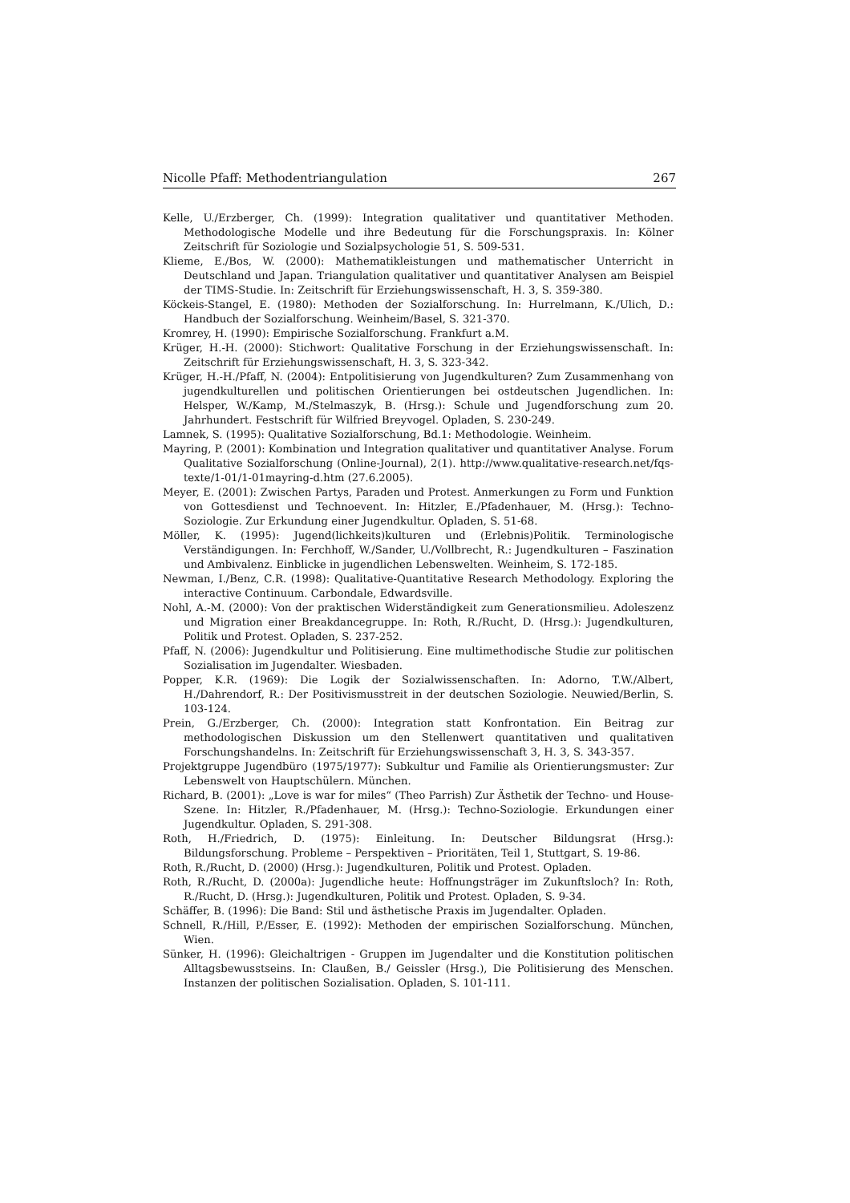Nicolle Pfaff: Methodentriangulation 267
Kelle, U./Erzberger, Ch. (1999): Integration qualitativer und quantitativer Methoden. Methodologische Modelle und ihre Bedeutung für die Forschungspraxis. In: Kölner Zeitschrift für Soziologie und Sozialpsychologie 51, S. 509-531.
Klieme, E./Bos, W. (2000): Mathematikleistungen und mathematischer Unterricht in Deutschland und Japan. Triangulation qualitativer und quantitativer Analysen am Beispiel der TIMS-Studie. In: Zeitschrift für Erziehungswissenschaft, H. 3, S. 359-380.
Köckeis-Stangel, E. (1980): Methoden der Sozialforschung. In: Hurrelmann, K./Ulich, D.: Handbuch der Sozialforschung. Weinheim/Basel, S. 321-370.
Kromrey, H. (1990): Empirische Sozialforschung. Frankfurt a.M.
Krüger, H.-H. (2000): Stichwort: Qualitative Forschung in der Erziehungswissenschaft. In: Zeitschrift für Erziehungswissenschaft, H. 3, S. 323-342.
Krüger, H.-H./Pfaff, N. (2004): Entpolitisierung von Jugendkulturen? Zum Zusammenhang von jugendkulturellen und politischen Orientierungen bei ostdeutschen Jugendlichen. In: Helsper, W./Kamp, M./Stelmaszyk, B. (Hrsg.): Schule und Jugendforschung zum 20. Jahrhundert. Festschrift für Wilfried Breyvogel. Opladen, S. 230-249.
Lamnek, S. (1995): Qualitative Sozialforschung, Bd.1: Methodologie. Weinheim.
Mayring, P. (2001): Kombination und Integration qualitativer und quantitativer Analyse. Forum Qualitative Sozialforschung (Online-Journal), 2(1). http://www.qualitative-research.net/fqs-texte/1-01/1-01mayring-d.htm (27.6.2005).
Meyer, E. (2001): Zwischen Partys, Paraden und Protest. Anmerkungen zu Form und Funktion von Gottesdienst und Technoevent. In: Hitzler, E./Pfadenhauer, M. (Hrsg.): Techno-Soziologie. Zur Erkundung einer Jugendkultur. Opladen, S. 51-68.
Möller, K. (1995): Jugend(lichkeits)kulturen und (Erlebnis)Politik. Terminologische Verständigungen. In: Ferchhoff, W./Sander, U./Vollbrecht, R.: Jugendkulturen – Faszination und Ambivalenz. Einblicke in jugendlichen Lebenswelten. Weinheim, S. 172-185.
Newman, I./Benz, C.R. (1998): Qualitative-Quantitative Research Methodology. Exploring the interactive Continuum. Carbondale, Edwardsville.
Nohl, A.-M. (2000): Von der praktischen Widerständigkeit zum Generationsmilieu. Adoleszenz und Migration einer Breakdancegruppe. In: Roth, R./Rucht, D. (Hrsg.): Jugendkulturen, Politik und Protest. Opladen, S. 237-252.
Pfaff, N. (2006): Jugendkultur und Politisierung. Eine multimethodische Studie zur politischen Sozialisation im Jugendalter. Wiesbaden.
Popper, K.R. (1969): Die Logik der Sozialwissenschaften. In: Adorno, T.W./Albert, H./Dahrendorf, R.: Der Positivismusstreit in der deutschen Soziologie. Neuwied/Berlin, S. 103-124.
Prein, G./Erzberger, Ch. (2000): Integration statt Konfrontation. Ein Beitrag zur methodologischen Diskussion um den Stellenwert quantitativen und qualitativen Forschungshandelns. In: Zeitschrift für Erziehungswissenschaft 3, H. 3, S. 343-357.
Projektgruppe Jugendbüro (1975/1977): Subkultur und Familie als Orientierungsmuster: Zur Lebenswelt von Hauptschülern. München.
Richard, B. (2001): „Love is war for miles“ (Theo Parrish) Zur Ästhetik der Techno- und House-Szene. In: Hitzler, R./Pfadenhauer, M. (Hrsg.): Techno-Soziologie. Erkundungen einer Jugendkultur. Opladen, S. 291-308.
Roth, H./Friedrich, D. (1975): Einleitung. In: Deutscher Bildungsrat (Hrsg.): Bildungsforschung. Probleme – Perspektiven – Prioritäten, Teil 1, Stuttgart, S. 19-86.
Roth, R./Rucht, D. (2000) (Hrsg.): Jugendkulturen, Politik und Protest. Opladen.
Roth, R./Rucht, D. (2000a): Jugendliche heute: Hoffnungsträger im Zukunftsloch? In: Roth, R./Rucht, D. (Hrsg.): Jugendkulturen, Politik und Protest. Opladen, S. 9-34.
Schäffer, B. (1996): Die Band: Stil und ästhetische Praxis im Jugendalter. Opladen.
Schnell, R./Hill, P./Esser, E. (1992): Methoden der empirischen Sozialforschung. München, Wien.
Sünker, H. (1996): Gleichaltrigen - Gruppen im Jugendalter und die Konstitution politischen Alltagsbewusstseins. In: Claußen, B./ Geissler (Hrsg.), Die Politisierung des Menschen. Instanzen der politischen Sozialisation. Opladen, S. 101-111.